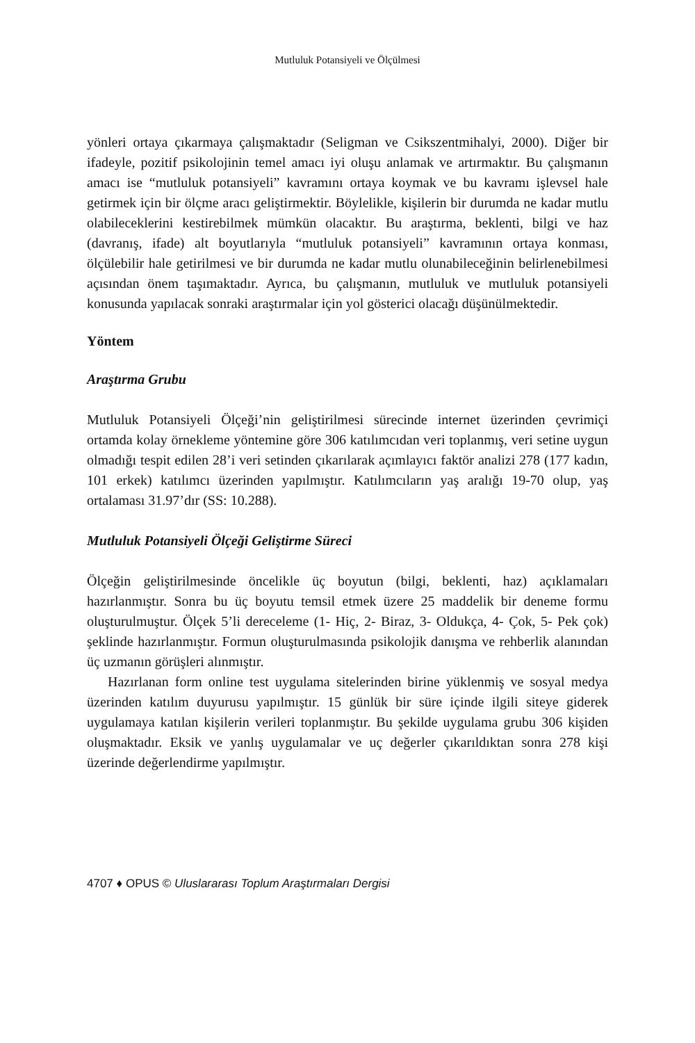Mutluluk Potansiyeli ve Ölçülmesi
yönleri ortaya çıkarmaya çalışmaktadır (Seligman ve Csikszentmihalyi, 2000). Diğer bir ifadeyle, pozitif psikolojinin temel amacı iyi oluşu anlamak ve artırmaktır. Bu çalışmanın amacı ise “mutluluk potansiyeli” kavramını ortaya koymak ve bu kavramı işlevsel hale getirmek için bir ölçme aracı geliştirmektir. Böylelikle, kişilerin bir durumda ne kadar mutlu olabileceklerini kestirebilmek mümkün olacaktır. Bu araştırma, beklenti, bilgi ve haz (davranış, ifade) alt boyutlarıyla “mutluluk potansiyeli” kavramının ortaya konması, ölçülebilir hale getirilmesi ve bir durumda ne kadar mutlu olunabileceğinin belirlenebilmesi açısından önem taşımaktadır. Ayrıca, bu çalışmanın, mutluluk ve mutluluk potansiyeli konusunda yapılacak sonraki araştırmalar için yol gösterici olacağı düşünülmektedir.
Yöntem
Araştırma Grubu
Mutluluk Potansiyeli Ölçeği’nin geliştirilmesi sürecinde internet üzerinden çevrimiçi ortamda kolay örnekleme yöntemine göre 306 katılımcıdan veri toplanmış, veri setine uygun olmadığı tespit edilen 28’i veri setinden çıkarılarak açımlayıcı faktör analizi 278 (177 kadın, 101 erkek) katılımcı üzerinden yapılmıştır. Katılımcıların yaş aralığı 19-70 olup, yaş ortalaması 31.97’dır (SS: 10.288).
Mutluluk Potansiyeli Ölçeği Geliştirme Süreci
Ölçeğin geliştirilmesinde öncelikle üç boyutun (bilgi, beklenti, haz) açıklamaları hazırlanmıştır. Sonra bu üç boyutu temsil etmek üzere 25 maddelik bir deneme formu oluşturulmuştur. Ölçek 5’li dereceleme (1- Hiç, 2- Biraz, 3- Oldukça, 4- Çok, 5- Pek çok) şeklinde hazırlanmıştır. Formun oluşturulmasında psikolojik danışma ve rehberlik alanından üç uzmanın görüşleri alınmıştır.
Hazırlanan form online test uygulama sitelerinden birine yüklenmiş ve sosyal medya üzerinden katılım duyurusu yapılmıştır. 15 günlük bir süre içinde ilgili siteye giderek uygulamaya katılan kişilerin verileri toplanmıştır. Bu şekilde uygulama grubu 306 kişiden oluşmaktadır. Eksik ve yanlış uygulamalar ve uç değerler çıkarıldıktan sonra 278 kişi üzerinde değerlendirme yapılmıştır.
4707 ♦ OPUS © Uluslararası Toplum Araştırmaları Dergisi